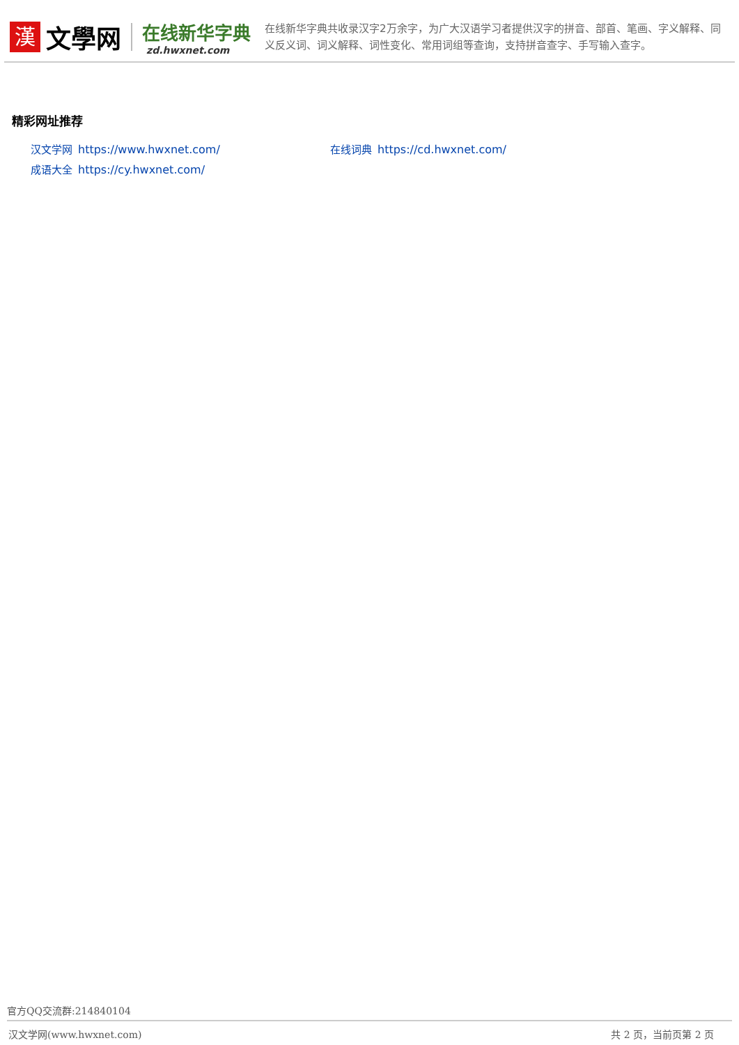漢
文學网
在线新华字典
zd.hwxnet.com
在线新华字典共收录汉字2万余字，为广大汉语学习者提供汉字的拼音、部首、笔画、字义解释、同义反义词、词义解释、词性变化、常用词组等查询，支持拼音查字、手写输入查字。
精彩网址推荐
汉文学网 https://www.hwxnet.com/
在线词典 https://cd.hwxnet.com/
成语大全 https://cy.hwxnet.com/
官方QQ交流群:214840104
汉文学网(www.hwxnet.com) 共 2 页，当前页第 2 页